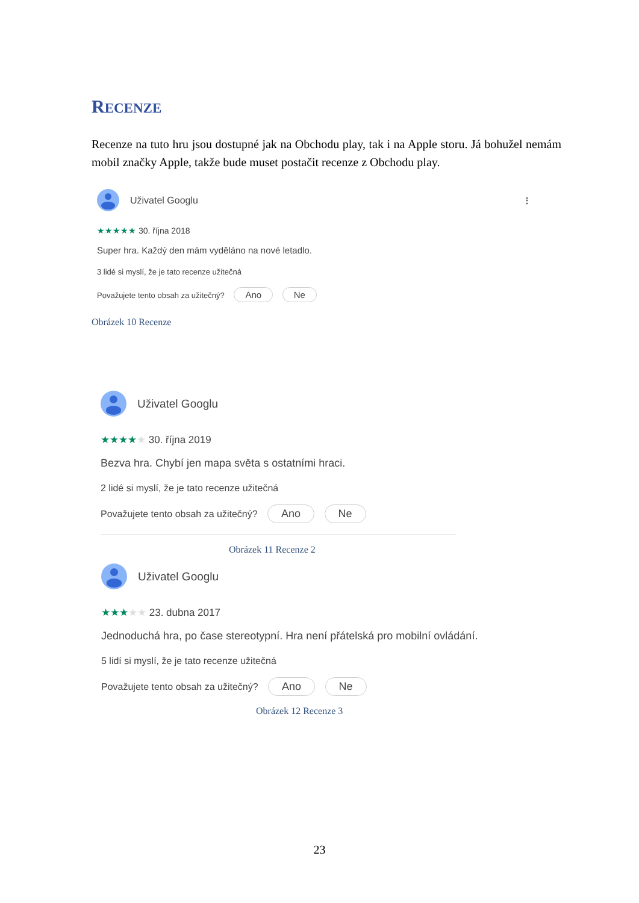RECENZE
Recenze na tuto hru jsou dostupné jak na Obchodu play, tak i na Apple storu. Já bohužel nemám mobil značky Apple, takže bude muset postačit recenze z Obchodu play.
Uživatel Googlu ⋮
★★★★★ 30. října 2018
Super hra. Každý den mám vyděláno na nové letadlo.
3 lidé si myslí, že je tato recenze užitečná
Považujete tento obsah za užitečný? Ano Ne
Obrázek 10 Recenze
Uživatel Googlu
★★★★★ 30. října 2019
Bezva hra. Chybí jen mapa světa s ostatními hraci.
2 lidé si myslí, že je tato recenze užitečná
Považujete tento obsah za užitečný? Ano Ne
Obrázek 11 Recenze 2
Uživatel Googlu
★★★★★ 23. dubna 2017
Jednoduchá hra, po čase stereotypní. Hra není přátelská pro mobilní ovládání.
5 lidí si myslí, že je tato recenze užitečná
Považujete tento obsah za užitečný? Ano Ne
Obrázek 12 Recenze 3
23